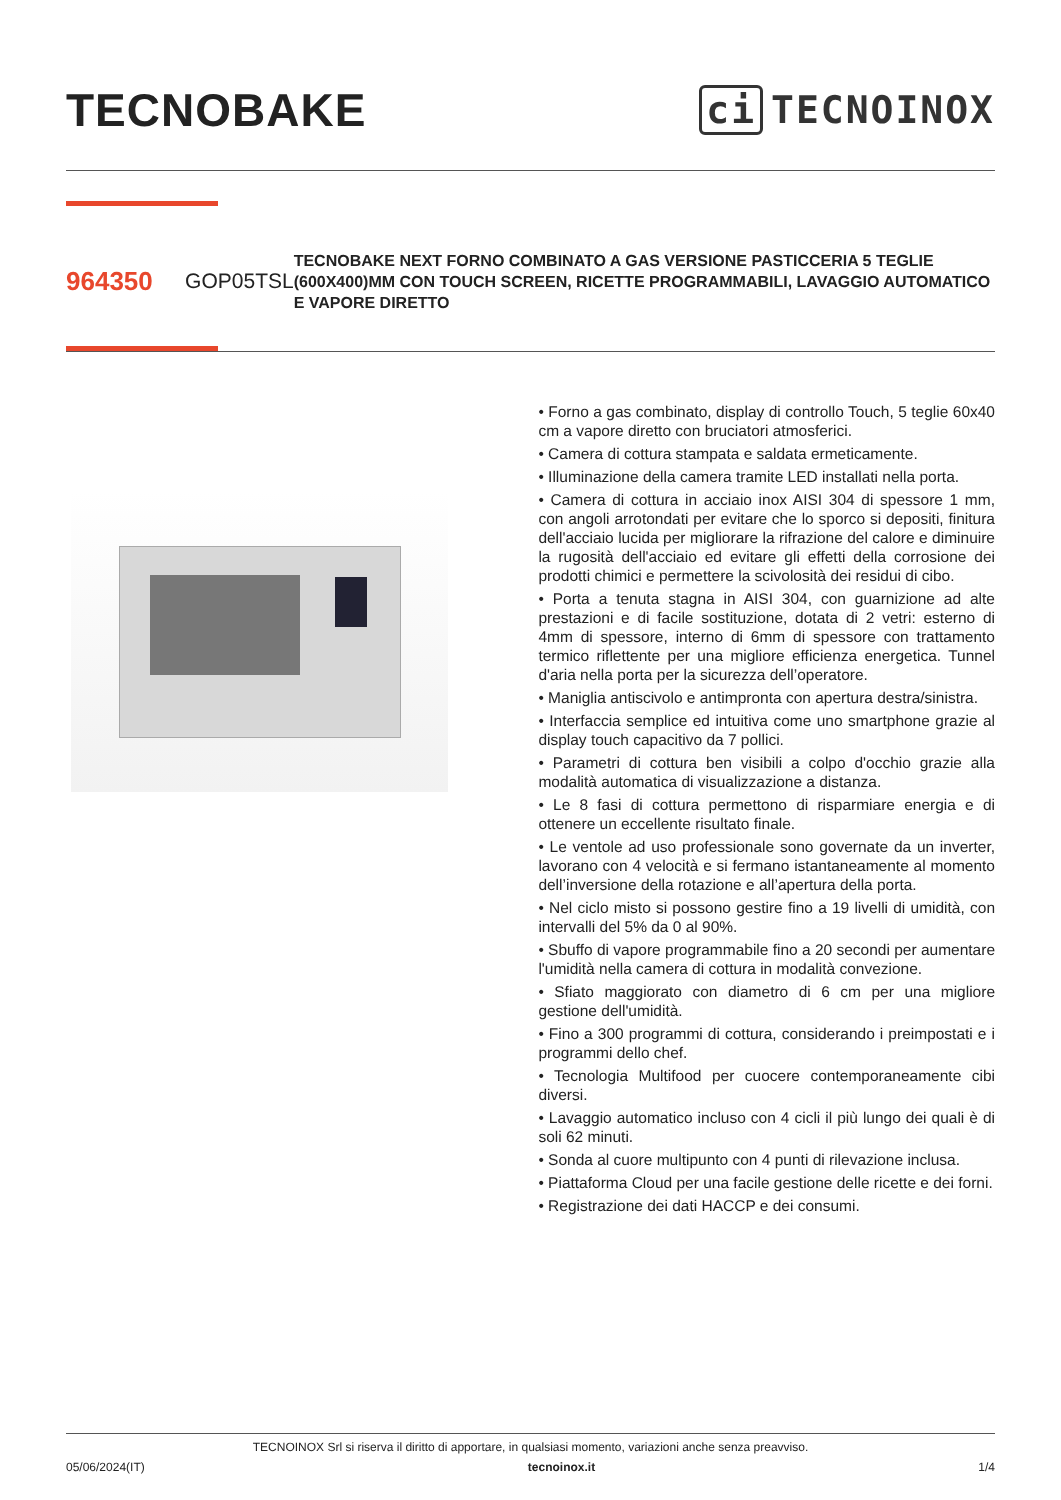TECNOBAKE
ci TECNOINOX
964350
GOP05TSL
TECNOBAKE NEXT FORNO COMBINATO A GAS VERSIONE PASTICCERIA 5 TEGLIE (600X400)MM CON TOUCH SCREEN, RICETTE PROGRAMMABILI, LAVAGGIO AUTOMATICO E VAPORE DIRETTO
• Forno a gas combinato, display di controllo Touch, 5 teglie 60x40 cm a vapore diretto con bruciatori atmosferici.
• Camera di cottura stampata e saldata ermeticamente.
• Illuminazione della camera tramite LED installati nella porta.
• Camera di cottura in acciaio inox AISI 304 di spessore 1 mm, con angoli arrotondati per evitare che lo sporco si depositi, finitura dell'acciaio lucida per migliorare la rifrazione del calore e diminuire la rugosità dell'acciaio ed evitare gli effetti della corrosione dei prodotti chimici e permettere la scivolosità dei residui di cibo.
• Porta a tenuta stagna in AISI 304, con guarnizione ad alte prestazioni e di facile sostituzione, dotata di 2 vetri: esterno di 4mm di spessore, interno di 6mm di spessore con trattamento termico riflettente per una migliore efficienza energetica. Tunnel d'aria nella porta per la sicurezza dell’operatore.
• Maniglia antiscivolo e antimpronta con apertura destra/sinistra.
• Interfaccia semplice ed intuitiva come uno smartphone grazie al display touch capacitivo da 7 pollici.
• Parametri di cottura ben visibili a colpo d'occhio grazie alla modalità automatica di visualizzazione a distanza.
• Le 8 fasi di cottura permettono di risparmiare energia e di ottenere un eccellente risultato finale.
• Le ventole ad uso professionale sono governate da un inverter, lavorano con 4 velocità e si fermano istantaneamente al momento dell’inversione della rotazione e all’apertura della porta.
• Nel ciclo misto si possono gestire fino a 19 livelli di umidità, con intervalli del 5% da 0 al 90%.
• Sbuffo di vapore programmabile fino a 20 secondi per aumentare l'umidità nella camera di cottura in modalità convezione.
• Sfiato maggiorato con diametro di 6 cm per una migliore gestione dell'umidità.
• Fino a 300 programmi di cottura, considerando i preimpostati e i programmi dello chef.
• Tecnologia Multifood per cuocere contemporaneamente cibi diversi.
• Lavaggio automatico incluso con 4 cicli il più lungo dei quali è di soli 62 minuti.
• Sonda al cuore multipunto con 4 punti di rilevazione inclusa.
• Piattaforma Cloud per una facile gestione delle ricette e dei forni.
• Registrazione dei dati HACCP e dei consumi.
TECNOINOX Srl si riserva il diritto di apportare, in qualsiasi momento, variazioni anche senza preavviso.
05/06/2024(IT) tecnoinox.it 1/4